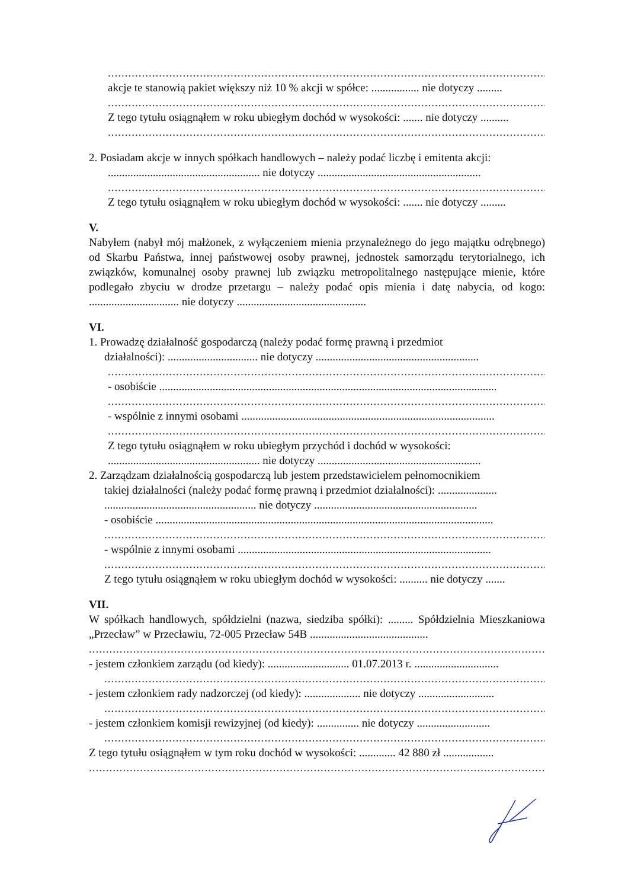..........................................................................................................................................
akcje te stanowią pakiet większy niż 10 % akcji w spółce: ................. nie dotyczy .........
..........................................................................................................................................
Z tego tytułu osiągnąłem w roku ubiegłym dochód w wysokości: ....... nie dotyczy ..........
..........................................................................................................................................
2. Posiadam akcje w innych spółkach handlowych – należy podać liczbę i emitenta akcji:
...................................................... nie dotyczy ..........................................................
..........................................................................................................................................
Z tego tytułu osiągnąłem w roku ubiegłym dochód w wysokości: ....... nie dotyczy .........
V.
Nabyłem (nabył mój małżonek, z wyłączeniem mienia przynależnego do jego majątku odrębnego) od Skarbu Państwa, innej państwowej osoby prawnej, jednostek samorządu terytorialnego, ich związków, komunalnej osoby prawnej lub związku metropolitalnego następujące mienie, które podlegało zbyciu w drodze przetargu – należy podać opis mienia i datę nabycia, od kogo: ................................ nie dotyczy ..............................................
VI.
1. Prowadzę działalność gospodarczą (należy podać formę prawną i przedmiot
działalności): ................................ nie dotyczy ..........................................................
..........................................................................................................................................
- osobiście ........................................................................................................................
..........................................................................................................................................
- wspólnie z innymi osobami ..........................................................................................
..........................................................................................................................................
Z tego tytułu osiągnąłem w roku ubiegłym przychód i dochód w wysokości:
...................................................... nie dotyczy ..........................................................
2. Zarządzam działalnością gospodarczą lub jestem przedstawicielem pełnomocnikiem
takiej działalności (należy podać formę prawną i przedmiot działalności): .....................
...................................................... nie dotyczy ..........................................................
- osobiście ........................................................................................................................
..........................................................................................................................................
- wspólnie z innymi osobami ..........................................................................................
..........................................................................................................................................
Z tego tytułu osiągnąłem w roku ubiegłym dochód w wysokości: .......... nie dotyczy .......
VII.
W spółkach handlowych, spółdzielni (nazwa, siedziba spółki): ......... Spółdzielnia Mieszkaniowa „Przecław” w Przecławiu, 72-005 Przecław 54B ..........................................
..........................................................................................................................................
- jestem członkiem zarządu (od kiedy): ............................. 01.07.2013 r. ..............................
..........................................................................................................................................
- jestem członkiem rady nadzorczej (od kiedy): .................... nie dotyczy ...........................
..........................................................................................................................................
- jestem członkiem komisji rewizyjnej (od kiedy): ............... nie dotyczy ..........................
..........................................................................................................................................
Z tego tytułu osiągnąłem w tym roku dochód w wysokości: ............. 42 880 zł ..................
..........................................................................................................................................